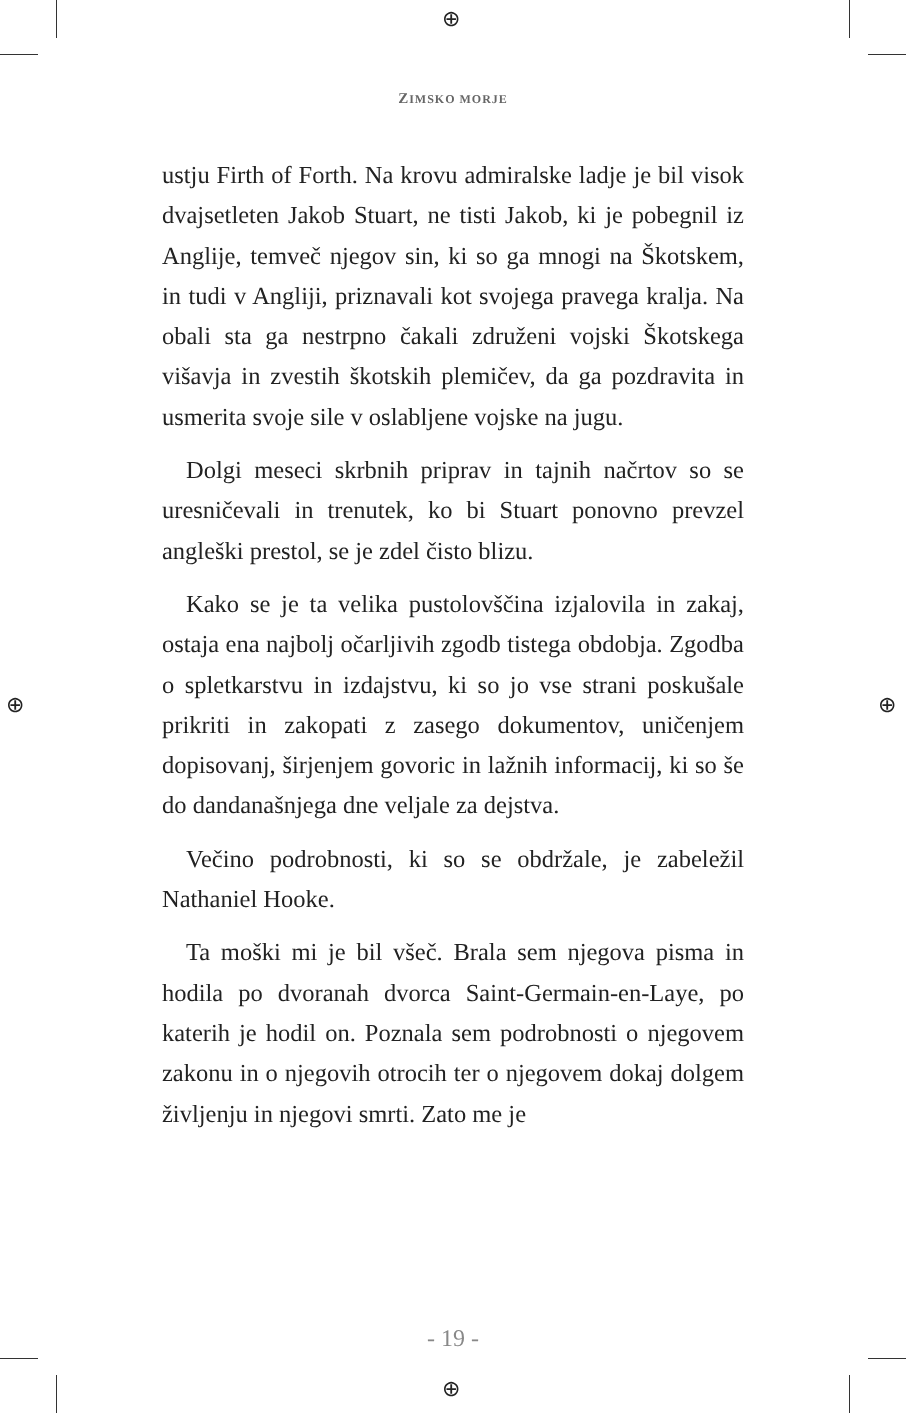⊕
⊕
⊕ ⊕
ZIMSKO MORJE
ustju Firth of Forth. Na krovu admiralske ladje je bil visok dvajsetleten Jakob Stuart, ne tisti Jakob, ki je pobegnil iz Anglije, temveč njegov sin, ki so ga mnogi na Škotskem, in tudi v Angliji, priznavali kot svojega pravega kralja. Na obali sta ga nestrpno čakali združeni vojski Škotskega višavja in zvestih škotskih plemičev, da ga pozdravita in usmerita svoje sile v oslabljene vojske na jugu.
Dolgi meseci skrbnih priprav in tajnih načrtov so se uresničevali in trenutek, ko bi Stuart ponovno prevzel angleški prestol, se je zdel čisto blizu.
Kako se je ta velika pustolovščina izjalovila in zakaj, ostaja ena najbolj očarljivih zgodb tistega obdobja. Zgodba o spletkarstvu in izdajstvu, ki so jo vse strani poskušale prikriti in zakopati z zasego dokumentov, uničenjem dopisovanj, širjenjem govoric in lažnih informacij, ki so še do dandanašnjega dne veljale za dejstva.
Večino podrobnosti, ki so se obdržale, je zabeležil Nathaniel Hooke.
Ta moški mi je bil všeč. Brala sem njegova pisma in hodila po dvoranah dvorca Saint-Germain-en-Laye, po katerih je hodil on. Poznala sem podrobnosti o njegovem zakonu in o njegovih otrocih ter o njegovem dokaj dolgem življenju in njegovi smrti. Zato me je
- 19 -